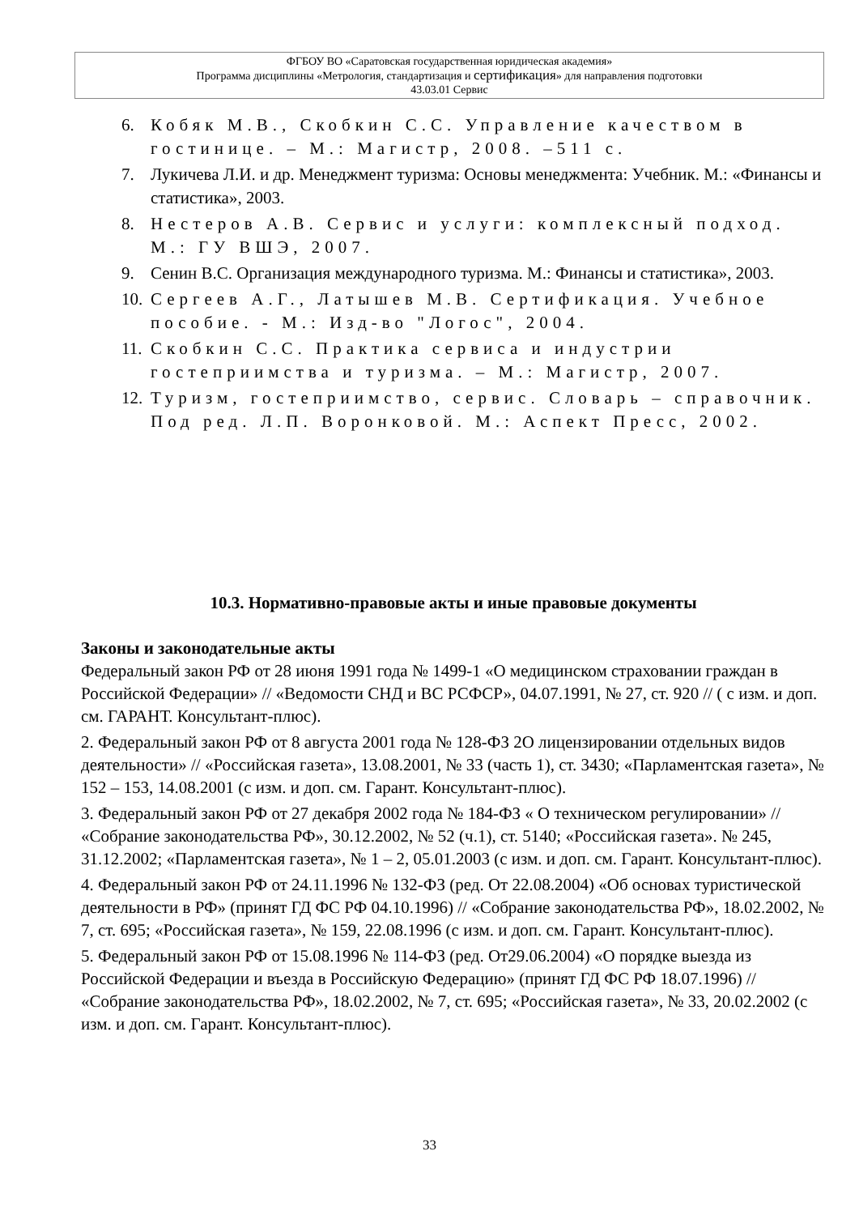ФГБОУ ВО «Саратовская государственная юридическая академия»
Программа дисциплины «Метрология, стандартизация и сертификация» для направления подготовки
43.03.01 Сервис
6. Кобяк М.В., Скобкин С.С. Управление качеством в гостинице. – М.: Магистр, 2008. –511 с.
7. Лукичева Л.И. и др. Менеджмент туризма: Основы менеджмента: Учебник. М.: «Финансы и статистика», 2003.
8. Нестеров А.В. Сервис и услуги: комплексный подход. М.: ГУ ВШЭ, 2007.
9. Сенин В.С. Организация международного туризма. М.: Финансы и статистика», 2003.
10. Сергеев А.Г., Латышев М.В. Сертификация. Учебное пособие. - М.: Изд-во "Логос", 2004.
11. Скобкин С.С. Практика сервиса и индустрии гостеприимства и туризма. – М.: Магистр, 2007.
12. Туризм, гостеприимство, сервис. Словарь – справочник. Под ред. Л.П. Воронковой. М.: Аспект Пресс, 2002.
10.3. Нормативно-правовые акты и иные правовые документы
Законы и законодательные акты
Федеральный закон РФ от 28 июня 1991 года № 1499-1 «О медицинском страховании граждан в Российской Федерации» // «Ведомости СНД и ВС РСФСР», 04.07.1991, № 27, ст. 920 // ( с изм. и доп. см. ГАРАНТ. Консультант-плюс).
2. Федеральный закон РФ от 8 августа 2001 года № 128-ФЗ 2О лицензировании отдельных видов деятельности» // «Российская газета», 13.08.2001, № 33 (часть 1), ст. 3430; «Парламентская газета», № 152 – 153, 14.08.2001 (с изм. и доп. см. Гарант. Консультант-плюс).
3. Федеральный закон РФ от 27 декабря 2002 года № 184-ФЗ « О техническом регулировании» // «Собрание законодательства РФ», 30.12.2002, № 52 (ч.1), ст. 5140; «Российская газета». № 245, 31.12.2002; «Парламентская газета», № 1 – 2, 05.01.2003 (с изм. и доп. см. Гарант. Консультант-плюс).
4. Федеральный закон РФ от 24.11.1996 № 132-ФЗ (ред. От 22.08.2004) «Об основах туристической деятельности в РФ» (принят ГД ФС РФ 04.10.1996) // «Собрание законодательства РФ», 18.02.2002, № 7, ст. 695; «Российская газета», № 159, 22.08.1996 (с изм. и доп. см. Гарант. Консультант-плюс).
5. Федеральный закон РФ от 15.08.1996 № 114-ФЗ (ред. От29.06.2004) «О порядке выезда из Российской Федерации и въезда в Российскую Федерацию» (принят ГД ФС РФ 18.07.1996) // «Собрание законодательства РФ», 18.02.2002, № 7, ст. 695; «Российская газета», № 33, 20.02.2002 (с изм. и доп. см. Гарант. Консультант-плюс).
33